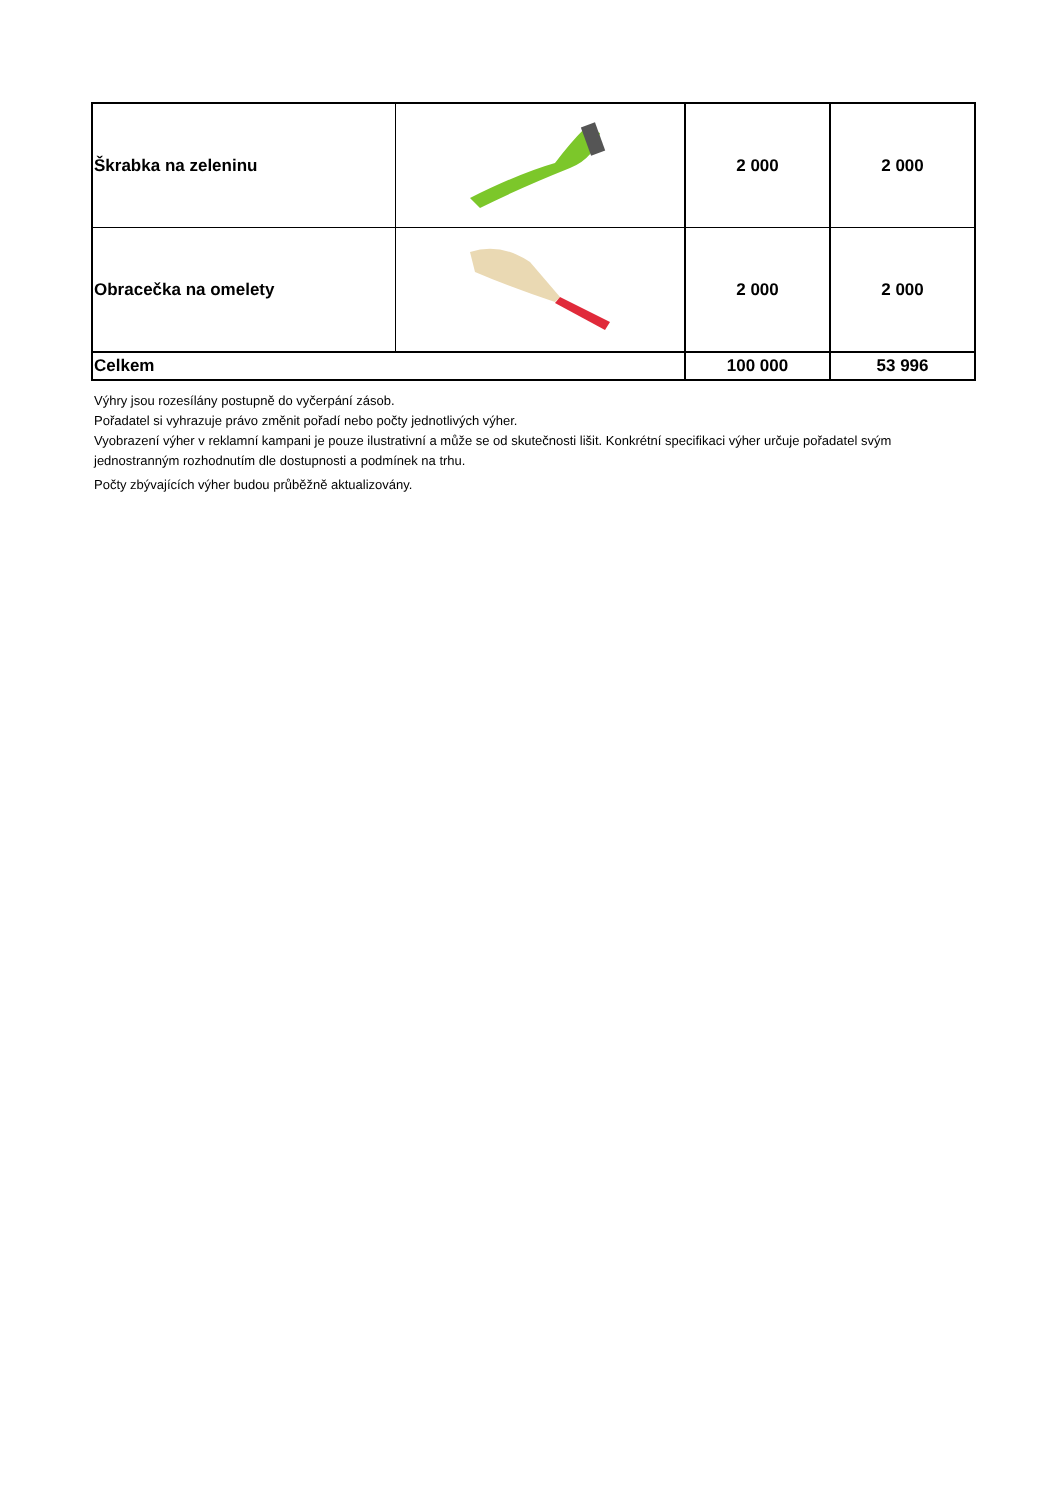| Škrabka na zeleninu | | 2 000 | 2 000 |
| Obracečka na omelety | | 2 000 | 2 000 |
| Celkem | | 100 000 | 53 996 |
Výhry jsou rozesílány postupně do vyčerpání zásob.
Pořadatel si vyhrazuje právo změnit pořadí nebo počty jednotlivých výher.
Vyobrazení výher v reklamní kampani je pouze ilustrativní a může se od skutečnosti lišit. Konkrétní specifikaci výher určuje pořadatel svým jednostranným rozhodnutím dle dostupnosti a podmínek na trhu.
Počty zbývajících výher budou průběžně aktualizovány.